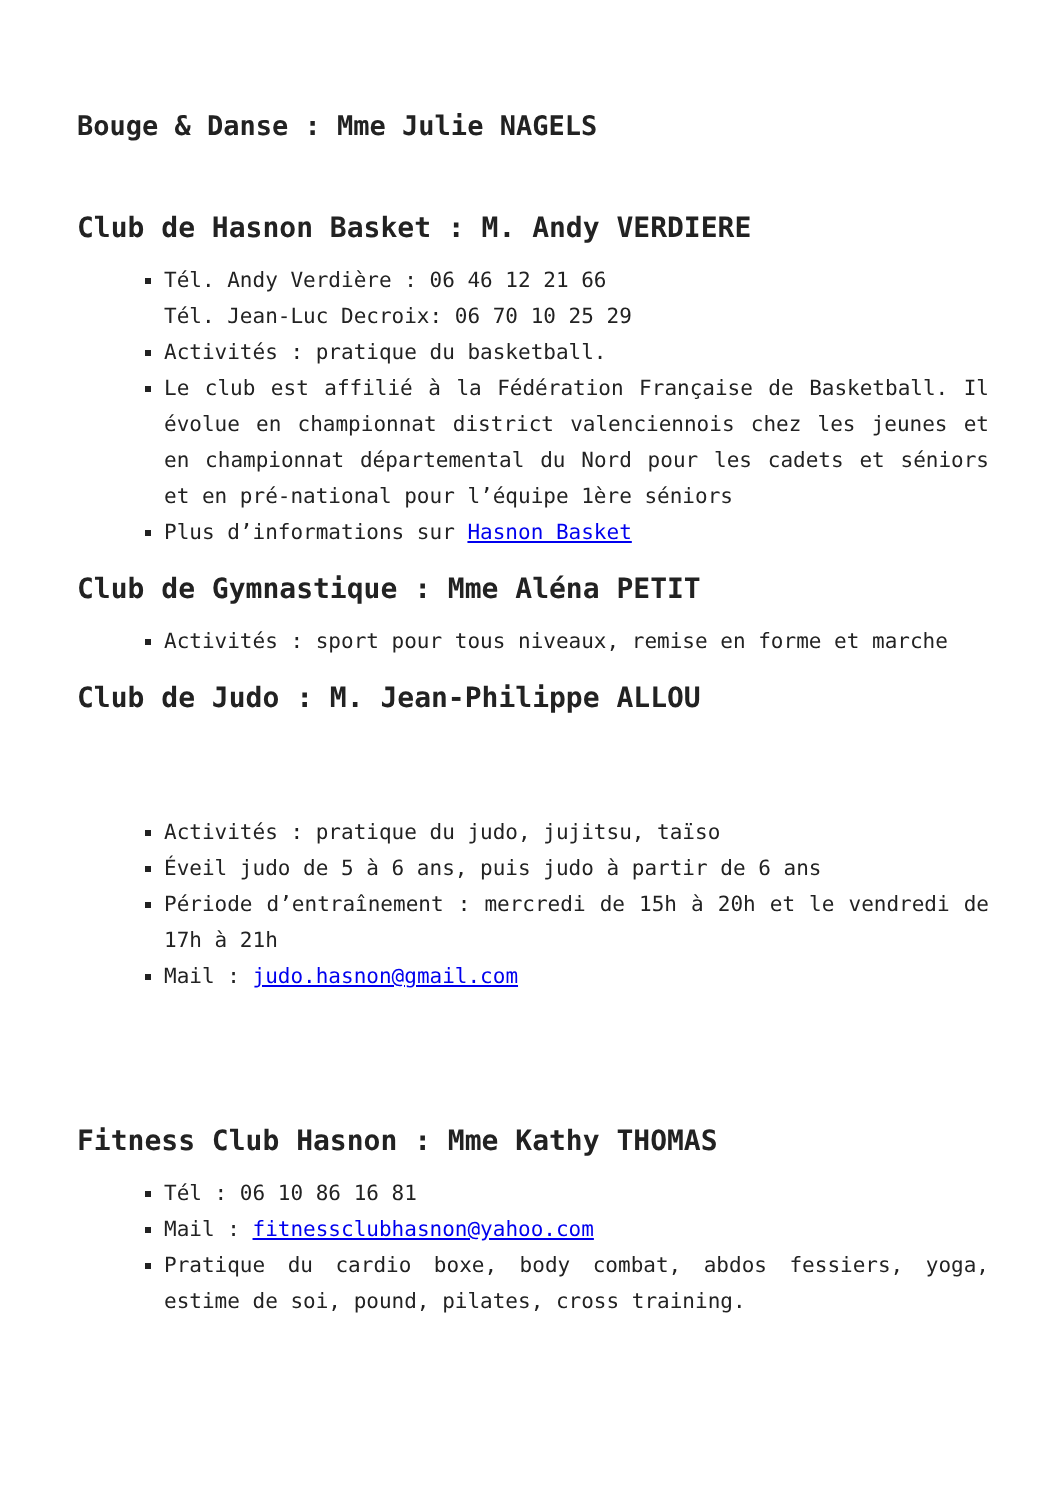Bouge & Danse : Mme Julie NAGELS
Club de Hasnon Basket : M. Andy VERDIERE
Tél. Andy Verdière : 06 46 12 21 66
Tél. Jean-Luc Decroix: 06 70 10 25 29
Activités : pratique du basketball.
Le club est affilié à la Fédération Française de Basketball. Il évolue en championnat district valenciennois chez les jeunes et en championnat départemental du Nord pour les cadets et séniors et en pré-national pour l’équipe 1ère séniors
Plus d’informations sur Hasnon Basket
Club de Gymnastique : Mme Aléna PETIT
Activités : sport pour tous niveaux, remise en forme et marche
Club de Judo : M. Jean-Philippe ALLOU
Activités : pratique du judo, jujitsu, taïso
Éveil judo de 5 à 6 ans, puis judo à partir de 6 ans
Période d’entraînement : mercredi de 15h à 20h et le vendredi de 17h à 21h
Mail : judo.hasnon@gmail.com
Fitness Club Hasnon : Mme Kathy THOMAS
Tél : 06 10 86 16 81
Mail : fitnessclubhasnon@yahoo.com
Pratique du cardio boxe, body combat, abdos fessiers, yoga, estime de soi, pound, pilates, cross training.